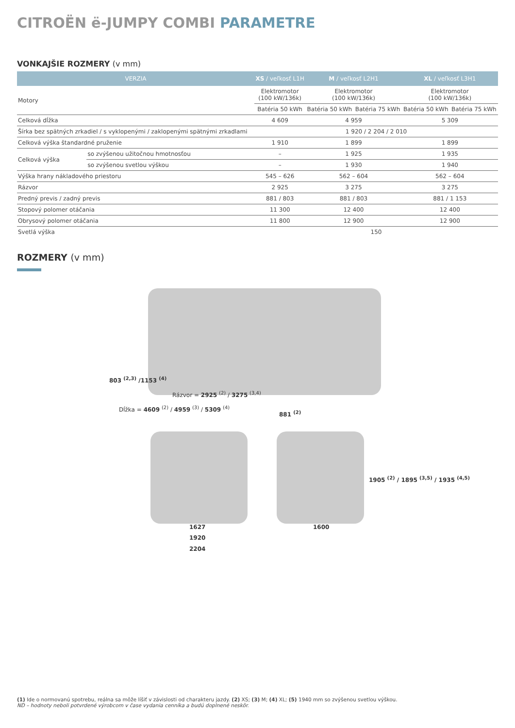CITROËN ë-JUMPY COMBI PARAMETRE
VONKAJŠIE ROZMERY (v mm)
| VERZIA | | XS / veľkosť L1H | M / veľkosť L2H1 | | XL / veľkosť L3H1 | |
| --- | --- | --- | --- | --- | --- | --- |
| Motory | | Elektromotor (100 kW/136k) | Elektromotor (100 kW/136k) | | Elektromotor (100 kW/136k) | |
| | | Batéria 50 kWh | Batéria 50 kWh | Batéria 75 kWh | Batéria 50 kWh | Batéria 75 kWh |
| Celková dĺžka | | 4 609 | 4 959 | | 5 309 | |
| Šírka bez spätných zrkadiel / s vyklopenými / zaklopenými spätnými zrkadlami | | 1 920 / 2 204 / 2 010 | | | | |
| Celková výška štandardné pruženie | | 1 910 | 1 899 | | 1 899 | |
| Celková výška | so zvýšenou užitočnou hmotnosťou | – | 1 925 | | 1 935 | |
| | so zvýšenou svetlou výškou | – | 1 930 | | 1 940 | |
| Výška hrany nákladového priestoru | | 545 – 626 | 562 – 604 | | 562 – 604 | |
| Rázvor | | 2 925 | 3 275 | | 3 275 | |
| Predný previs / zadný previs | | 881 / 803 | 881 / 803 | | 881 / 1 153 | |
| Stopový polomer otáčania | | 11 300 | 12 400 | | 12 400 | |
| Obrysový polomer otáčania | | 11 800 | 12 900 | | 12 900 | |
| Svetlá výška | | 150 | | | | |
ROZMERY (v mm)
803 <sup>(2,3)</sup> /1153 <sup>(4)</sup>
Rázvor = 2925 <sup>(2)</sup> / 3275 <sup>(3,4)</sup>
881 <sup>(2)</sup>
Dĺžka = 4609 <sup>(2)</sup> / 4959 <sup>(3)</sup> / 5309 <sup>(4)</sup>
1627
1920
2204
1600
1905 <sup>(2)</sup> / 1895 <sup>(3,5)</sup> / 1935 <sup>(4,5)</sup>
(1) Ide o normovanú spotrebu, reálna sa môže líšiť v závislosti od charakteru jazdy. (2) XS; (3) M; (4) XL; (5) 1940 mm so zvýšenou svetlou výškou.
ND – hodnoty neboli potvrdené výrobcom v čase vydania cenníka a budú doplnené neskôr.